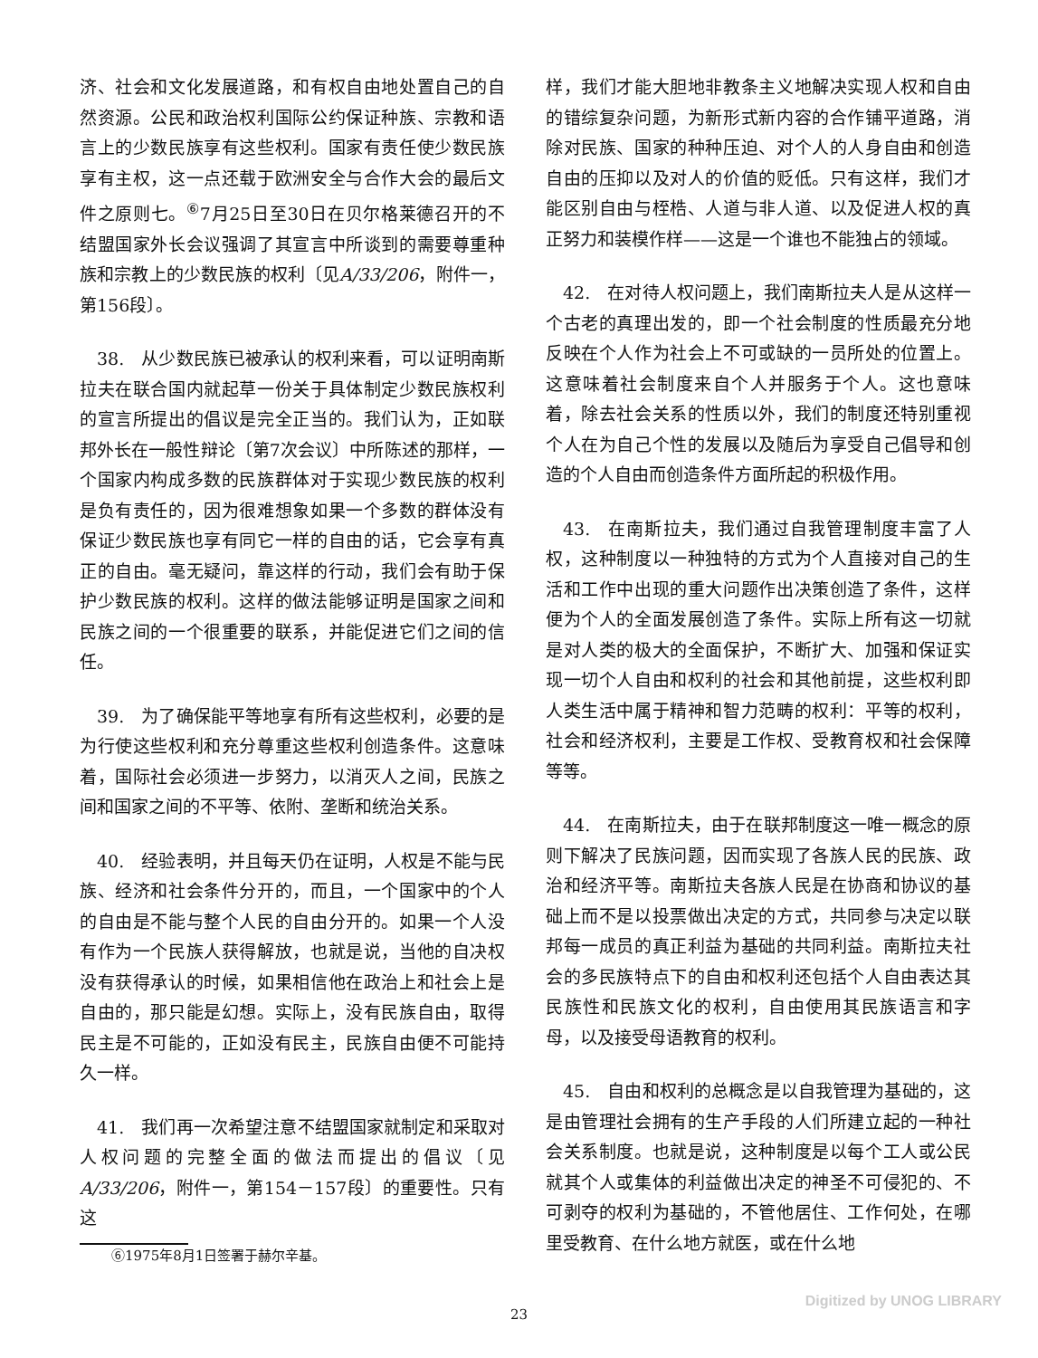济、社会和文化发展道路，和有权自由地处置自己的自然资源。公民和政治权利国际公约保证种族、宗教和语言上的少数民族享有这些权利。国家有责任使少数民族享有主权，这一点还载于欧洲安全与合作大会的最后文件之原则七。<sup>⑥</sup>7月25日至30日在贝尔格莱德召开的不结盟国家外长会议强调了其宣言中所谈到的需要尊重种族和宗教上的少数民族的权利〔见A/33/206，附件一，第156段〕。
 38. 从少数民族已被承认的权利来看，可以证明南斯拉夫在联合国内就起草一份关于具体制定少数民族权利的宣言所提出的倡议是完全正当的。我们认为，正如联邦外长在一般性辩论〔第7次会议〕中所陈述的那样，一个国家内构成多数的民族群体对于实现少数民族的权利是负有责任的，因为很难想象如果一个多数的群体没有保证少数民族也享有同它一样的自由的话，它会享有真正的自由。毫无疑问，靠这样的行动，我们会有助于保护少数民族的权利。这样的做法能够证明是国家之间和民族之间的一个很重要的联系，并能促进它们之间的信任。
 39. 为了确保能平等地享有所有这些权利，必要的是为行使这些权利和充分尊重这些权利创造条件。这意味着，国际社会必须进一步努力，以消灭人之间，民族之间和国家之间的不平等、依附、垄断和统治关系。
 40. 经验表明，并且每天仍在证明，人权是不能与民族、经济和社会条件分开的，而且，一个国家中的个人的自由是不能与整个人民的自由分开的。如果一个人没有作为一个民族人获得解放，也就是说，当他的自决权没有获得承认的时候，如果相信他在政治上和社会上是自由的，那只能是幻想。实际上，没有民族自由，取得民主是不可能的，正如没有民主，民族自由便不可能持久一样。
 41. 我们再一次希望注意不结盟国家就制定和采取对人权问题的完整全面的做法而提出的倡议〔见A/33/206，附件一，第154－157段〕的重要性。只有这
⑥1975年8月1日签署于赫尔辛基。
样，我们才能大胆地非教条主义地解决实现人权和自由的错综复杂问题，为新形式新内容的合作铺平道路，消除对民族、国家的种种压迫、对个人的人身自由和创造自由的压抑以及对人的价值的贬低。只有这样，我们才能区别自由与桎梏、人道与非人道、以及促进人权的真正努力和装模作样——这是一个谁也不能独占的领域。
 42. 在对待人权问题上，我们南斯拉夫人是从这样一个古老的真理出发的，即一个社会制度的性质最充分地反映在个人作为社会上不可或缺的一员所处的位置上。这意味着社会制度来自个人并服务于个人。这也意味着，除去社会关系的性质以外，我们的制度还特别重视个人在为自己个性的发展以及随后为享受自己倡导和创造的个人自由而创造条件方面所起的积极作用。
 43. 在南斯拉夫，我们通过自我管理制度丰富了人权，这种制度以一种独特的方式为个人直接对自己的生活和工作中出现的重大问题作出决策创造了条件，这样便为个人的全面发展创造了条件。实际上所有这一切就是对人类的极大的全面保护，不断扩大、加强和保证实现一切个人自由和权利的社会和其他前提，这些权利即人类生活中属于精神和智力范畴的权利：平等的权利，社会和经济权利，主要是工作权、受教育权和社会保障等等。
 44. 在南斯拉夫，由于在联邦制度这一唯一概念的原则下解决了民族问题，因而实现了各族人民的民族、政治和经济平等。南斯拉夫各族人民是在协商和协议的基础上而不是以投票做出决定的方式，共同参与决定以联邦每一成员的真正利益为基础的共同利益。南斯拉夫社会的多民族特点下的自由和权利还包括个人自由表达其民族性和民族文化的权利，自由使用其民族语言和字母，以及接受母语教育的权利。
 45. 自由和权利的总概念是以自我管理为基础的，这是由管理社会拥有的生产手段的人们所建立起的一种社会关系制度。也就是说，这种制度是以每个工人或公民就其个人或集体的利益做出决定的神圣不可侵犯的、不可剥夺的权利为基础的，不管他居住、工作何处，在哪里受教育、在什么地方就医，或在什么地
23
Digitized by UNOG LIBRARY